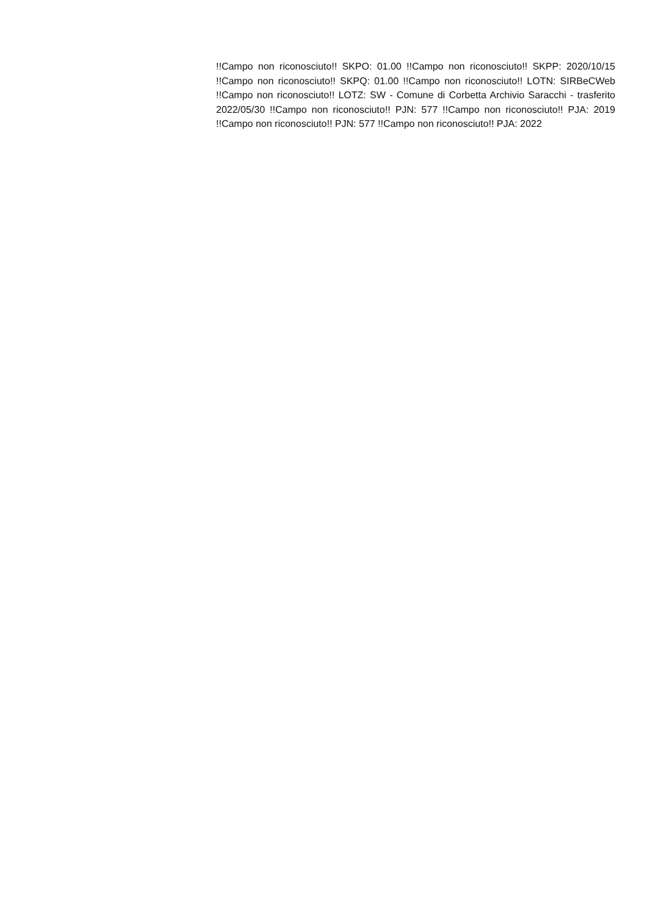!!Campo non riconosciuto!! SKPO: 01.00 !!Campo non riconosciuto!! SKPP: 2020/10/15 !!Campo non riconosciuto!! SKPQ: 01.00 !!Campo non riconosciuto!! LOTN: SIRBeCWeb !!Campo non riconosciuto!! LOTZ: SW - Comune di Corbetta Archivio Saracchi - trasferito 2022/05/30 !!Campo non riconosciuto!! PJN: 577 !!Campo non riconosciuto!! PJA: 2019 !!Campo non riconosciuto!! PJN: 577 !!Campo non riconosciuto!! PJA: 2022